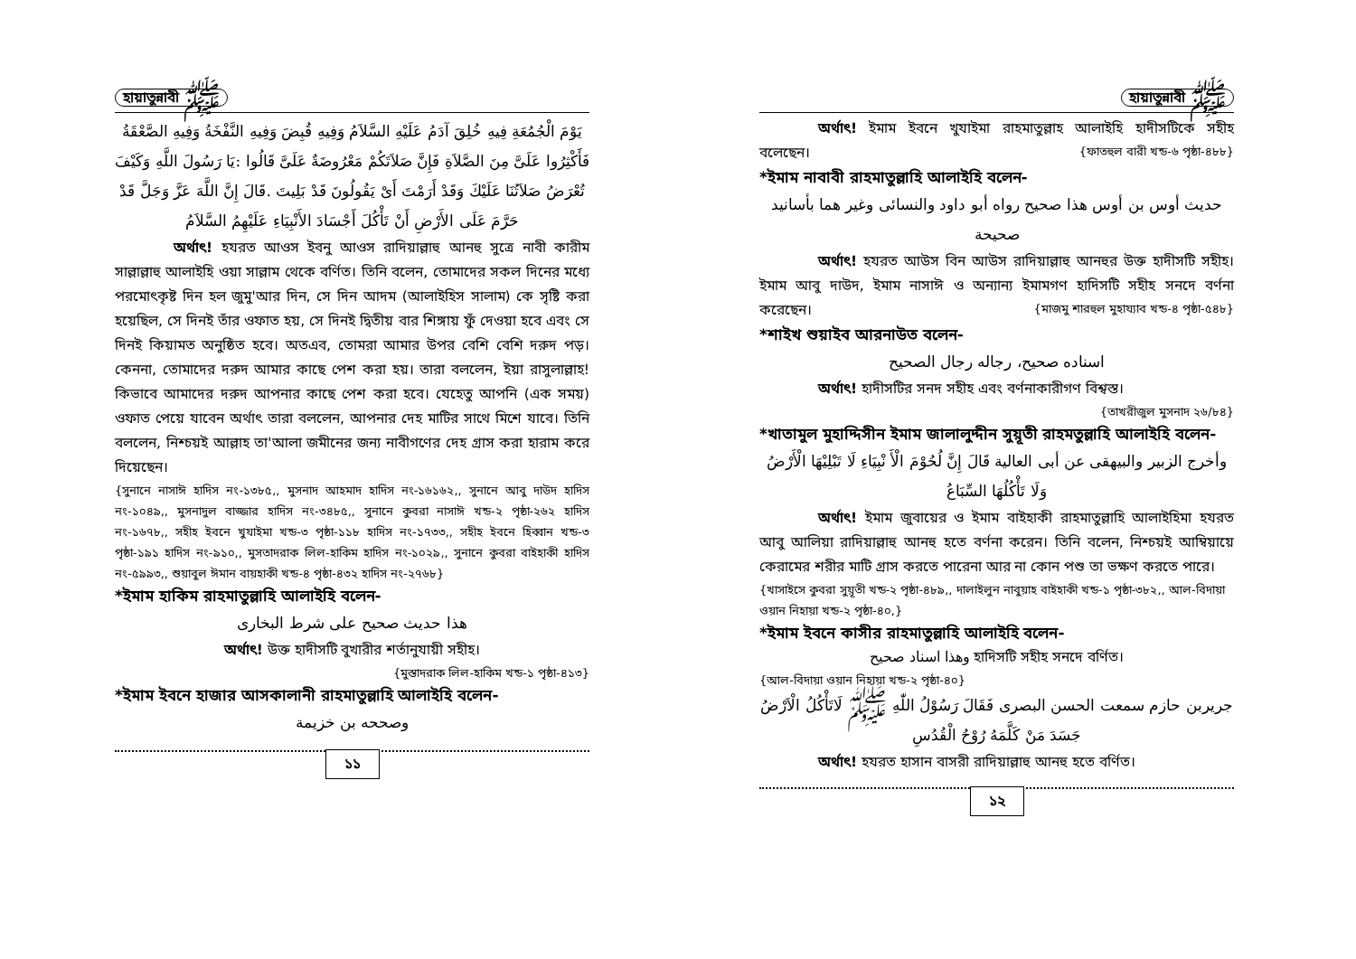হায়াতুন্নাবী ﷺ
يَوْمَ الْجُمُعَةِ فِيهِ خُلِقَ آدَمُ عَلَيْهِ السَّلاَمُ وَفِيهِ قُبِضَ وَفِيهِ النَّفْخَةُ وَفِيهِ الصَّعْقَةُ فَأَكْثِرُوا عَلَىَّ مِنَ الصَّلاَةِ فَإِنَّ صَلاَتَكُمْ مَعْرُوضَةٌ عَلَىَّ قَالُوا :يَا رَسُولَ اللَّهِ وَكَيْفَ تُعْرَضُ صَلاَتُنَا عَلَيْكَ وَقَدْ أَرَمْتَ أَىْ يَقُولُونَ قَدْ بَلِيتَ .قَالَ إِنَّ اللَّهَ عَزَّ وَجَلَّ قَدْ حَرَّمَ عَلَى الأَرْضِ أَنْ تَأْكُلَ أَجْسَادَ الأَنْبِيَاءِ عَلَيْهِمُ السَّلاَمُ
অর্থাৎ! হযরত আওস ইবনু আওস রাদিয়াল্লাহু আনহু সুত্রে নাবী কারীম সাল্লাল্লাহু আলাইহি ওয়া সাল্লাম থেকে বর্ণিত। তিনি বলেন, তোমাদের সকল দিনের মধ্যে পরমোৎকৃষ্ট দিন হল জুমু'আর দিন, সে দিন আদম (আলাইহিস সালাম) কে সৃষ্টি করা হয়েছিল, সে দিনই তাঁর ওফাত হয়, সে দিনই দ্বিতীয় বার শিঙ্গায় ফুঁ দেওয়া হবে এবং সে দিনই কিয়ামত অনুষ্ঠিত হবে। অতএব, তোমরা আমার উপর বেশি বেশি দরুদ পড়। কেননা, তোমাদের দরুদ আমার কাছে পেশ করা হয়। তারা বললেন, ইয়া রাসুলাল্লাহ! কিভাবে আমাদের দরুদ আপনার কাছে পেশ করা হবে। যেহেতু আপনি (এক সময়) ওফাত পেয়ে যাবেন অর্থাৎ তারা বললেন, আপনার দেহ মাটির সাথে মিশে যাবে। তিনি বললেন, নিশ্চয়ই আল্লাহ তা'আলা জমীনের জন্য নাবীগণের দেহ গ্রাস করা হারাম করে দিয়েছেন।
{সুনানে নাসাঈ হাদিস নং-১৩৮৫,, মুসনাদ আহমাদ হাদিস নং-১৬১৬২,, সুনানে আবু দাউদ হাদিস নং-১০৪৯,, মুসনাদুল বাজ্জার হাদিস নং-৩৪৮৫,, সুনানে কুবরা নাসাঈ খন্ড-২ পৃষ্ঠা-২৬২ হাদিস নং-১৬৭৮,, সহীহ ইবনে খুযাইমা খন্ড-৩ পৃষ্ঠা-১১৮ হাদিস নং-১৭৩৩,, সহীহ ইবনে হিব্বান খন্ড-৩ পৃষ্ঠা-১৯১ হাদিস নং-৯১০,, মুসতাদরাক লিল-হাকিম হাদিস নং-১০২৯,, সুনানে কুবরা বাইহাকী হাদিস নং-৫৯৯৩,, শুয়াবুল ঈমান বায়হাকী খন্ড-৪ পৃষ্ঠা-৪৩২ হাদিস নং-২৭৬৮}
*ইমাম হাকিম রাহমাতুল্লাহি আলাইহি বলেন-
هذا حديث صحيح على شرط البخارى
অর্থাৎ! উক্ত হাদীসটি বুখারীর শর্তানুযায়ী সহীহ।
{মুস্তাদরাক লিল-হাকিম খন্ড-১ পৃষ্ঠা-৪১৩}
*ইমাম ইবনে হাজার আসকালানী রাহমাতুল্লাহি আলাইহি বলেন-
وصححه بن خزيمة
১১
হায়াতুন্নাবী ﷺ
অর্থাৎ! ইমাম ইবনে খুযাইমা রাহমাতুল্লাহ আলাইহি হাদীসটিকে সহীহ বলেছেন। {ফাতহুল বারী খন্ড-৬ পৃষ্ঠা-৪৮৮}
*ইমাম নাবাবী রাহমাতুল্লাহি আলাইহি বলেন-
حديث أوس بن أوس هذا صحيح رواه أبو داود والنسائى وغير هما بأسانيد صحيحة
অর্থাৎ! হযরত আউস বিন আউস রাদিয়াল্লাহু আনহুর উক্ত হাদীসটি সহীহ। ইমাম আবু দাউদ, ইমাম নাসাঈ ও অন্যান্য ইমামগণ হাদিসটি সহীহ সনদে বর্ণনা করেছেন। {মাজমু শারহুল মুহায্যাব খন্ড-৪ পৃষ্ঠা-৫৪৮}
*শাইখ শুয়াইব আরনাউত বলেন-
اسناده صحيح، رجاله رجال الصحيح
অর্থাৎ! হাদীসটির সনদ সহীহ এবং বর্ণনাকারীগণ বিশ্বস্ত।
{তাখরীজুল মুসনাদ ২৬/৮৪}
*খাতামুল মুহাদ্দিসীন ইমাম জালালুদ্দীন সুয়ূতী রাহমতুল্লাহি আলাইহি বলেন-
وأخرج الزبير والبيهقى عن أبى العالية قَالَ إِنَّ لُحُوْمَ الْأَ نْبِيَاءِ لَا تَبْلِيْهَا الْأَرْضُ وَلَا تَأْكُلُهَا السِّبَاعُ
অর্থাৎ! ইমাম জুবায়ের ও ইমাম বাইহাকী রাহমাতুল্লাহি আলাইহিমা হযরত আবু আলিয়া রাদিয়াল্লাহু আনহু হতে বর্ণনা করেন। তিনি বলেন, নিশ্চয়ই আম্বিয়ায়ে কেরামের শরীর মাটি গ্রাস করতে পারেনা আর না কোন পশু তা ভক্ষণ করতে পারে।
{খাসাইসে কুবরা সুয়ূতী খন্ড-২ পৃষ্ঠা-৪৮৯,, দালাইলুন নাবুয়াহ বাইহাকী খন্ড-১ পৃষ্ঠা-৩৮২,, আল-বিদায়া ওয়ান নিহায়া খন্ড-২ পৃষ্ঠা-৪০,}
*ইমাম ইবনে কাসীর রাহমাতুল্লাহি আলাইহি বলেন-
وهذا اسناد صحيح হাদিসটি সহীহ সনদে বর্ণিত।
{আল-বিদায়া ওয়ান নিহায়া খন্ড-২ পৃষ্ঠা-৪০}
جريربن حازم سمعت الحسن البصرى فَقَالَ رَسُوْلُ اللّٰهِ ﷺ لَاتَأْكُلُ الْاَرْضُ جَسَدَ مَنْ كَلَّمَهُ رُوْحُ الْقُدُسِ
অর্থাৎ! হযরত হাসান বাসরী রাদিয়াল্লাহু আনহু হতে বর্ণিত।
১২